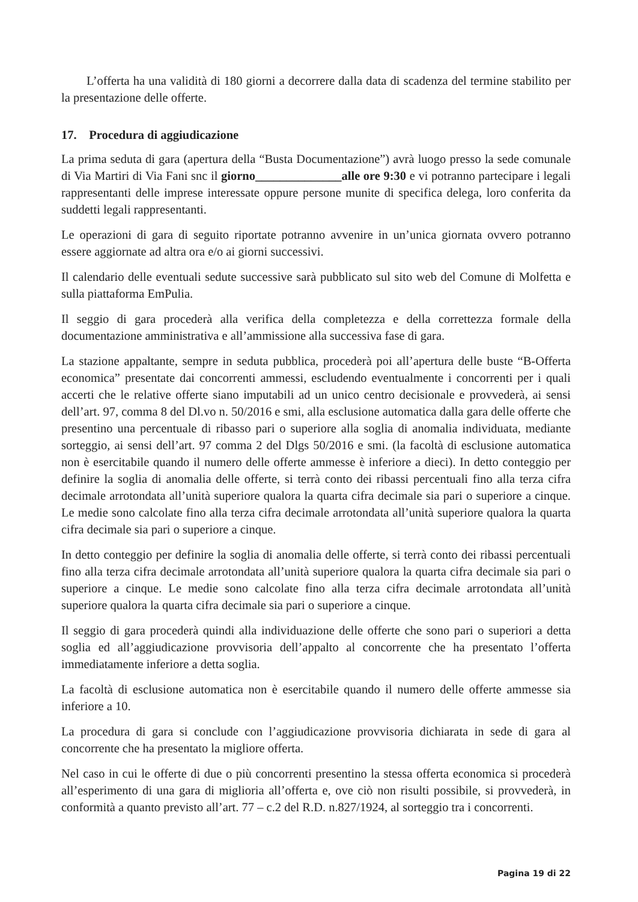L’offerta ha una validità di 180 giorni a decorrere dalla data di scadenza del termine stabilito per la presentazione delle offerte.
17. Procedura di aggiudicazione
La prima seduta di gara (apertura della “Busta Documentazione”) avrà luogo presso la sede comunale di Via Martiri di Via Fani snc il giorno______________alle ore 9:30 e vi potranno partecipare i legali rappresentanti delle imprese interessate oppure persone munite di specifica delega, loro conferita da suddetti legali rappresentanti.
Le operazioni di gara di seguito riportate potranno avvenire in un’unica giornata ovvero potranno essere aggiornate ad altra ora e/o ai giorni successivi.
Il calendario delle eventuali sedute successive sarà pubblicato sul sito web del Comune di Molfetta e sulla piattaforma EmPulia.
Il seggio di gara procederà alla verifica della completezza e della correttezza formale della documentazione amministrativa e all’ammissione alla successiva fase di gara.
La stazione appaltante, sempre in seduta pubblica, procederà poi all’apertura delle buste “B-Offerta economica” presentate dai concorrenti ammessi, escludendo eventualmente i concorrenti per i quali accerti che le relative offerte siano imputabili ad un unico centro decisionale e provvederà, ai sensi dell’art. 97, comma 8 del Dl.vo n. 50/2016 e smi, alla esclusione automatica dalla gara delle offerte che presentino una percentuale di ribasso pari o superiore alla soglia di anomalia individuata, mediante sorteggio, ai sensi dell’art. 97 comma 2 del Dlgs 50/2016 e smi. (la facoltà di esclusione automatica non è esercitabile quando il numero delle offerte ammesse è inferiore a dieci). In detto conteggio per definire la soglia di anomalia delle offerte, si terrà conto dei ribassi percentuali fino alla terza cifra decimale arrotondata all’unità superiore qualora la quarta cifra decimale sia pari o superiore a cinque. Le medie sono calcolate fino alla terza cifra decimale arrotondata all’unità superiore qualora la quarta cifra decimale sia pari o superiore a cinque.
In detto conteggio per definire la soglia di anomalia delle offerte, si terrà conto dei ribassi percentuali fino alla terza cifra decimale arrotondata all’unità superiore qualora la quarta cifra decimale sia pari o superiore a cinque. Le medie sono calcolate fino alla terza cifra decimale arrotondata all’unità superiore qualora la quarta cifra decimale sia pari o superiore a cinque.
Il seggio di gara procederà quindi alla individuazione delle offerte che sono pari o superiori a detta soglia ed all’aggiudicazione provvisoria dell’appalto al concorrente che ha presentato l’offerta immediatamente inferiore a detta soglia.
La facoltà di esclusione automatica non è esercitabile quando il numero delle offerte ammesse sia inferiore a 10.
La procedura di gara si conclude con l’aggiudicazione provvisoria dichiarata in sede di gara al concorrente che ha presentato la migliore offerta.
Nel caso in cui le offerte di due o più concorrenti presentino la stessa offerta economica si procederà all’esperimento di una gara di miglioria all’offerta e, ove ciò non risulti possibile, si provvederà, in conformità a quanto previsto all’art. 77 – c.2 del R.D. n.827/1924, al sorteggio tra i concorrenti.
Pagina 19 di 22